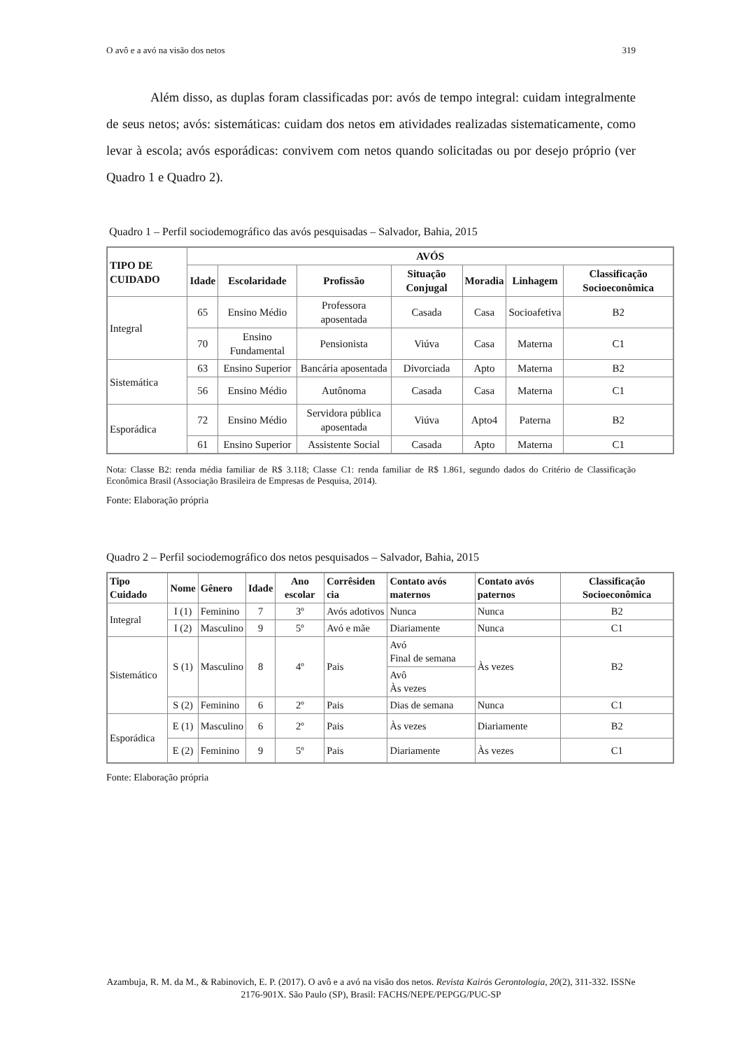O avô e a avó na visão dos netos 319
Além disso, as duplas foram classificadas por: avós de tempo integral: cuidam integralmente de seus netos; avós: sistemáticas: cuidam dos netos em atividades realizadas sistematicamente, como levar à escola; avós esporádicas: convivem com netos quando solicitadas ou por desejo próprio (ver Quadro 1 e Quadro 2).
Quadro 1 – Perfil sociodemográfico das avós pesquisadas – Salvador, Bahia, 2015
| TIPO DE CUIDADO | AVÓS | | | | | | |
| --- | --- | --- | --- | --- | --- | --- | --- |
| | Idade | Escolaridade | Profissão | Situação Conjugal | Moradia | Linhagem | Classificação Socioeconômica |
| Integral | 65 | Ensino Médio | Professora aposentada | Casada | Casa | Socioafetiva | B2 |
| | 70 | Ensino Fundamental | Pensionista | Viúva | Casa | Materna | C1 |
| Sistemática | 63 | Ensino Superior | Bancária aposentada | Divorciada | Apto | Materna | B2 |
| | 56 | Ensino Médio | Autônoma | Casada | Casa | Materna | C1 |
| Esporádica | 72 | Ensino Médio | Servidora pública aposentada | Viúva | Apto4 | Paterna | B2 |
| | 61 | Ensino Superior | Assistente Social | Casada | Apto | Materna | C1 |
Nota: Classe B2: renda média familiar de R$ 3.118; Classe C1: renda familiar de R$ 1.861, segundo dados do Critério de Classificação Econômica Brasil (Associação Brasileira de Empresas de Pesquisa, 2014).
Fonte: Elaboração própria
Quadro 2 – Perfil sociodemográfico dos netos pesquisados – Salvador, Bahia, 2015
| Tipo Cuidado | Nome | Gênero | Idade | Ano escolar | Corrêsiden cia | Contato avós maternos | Contato avós paternos | Classificação Socioeconômica |
| --- | --- | --- | --- | --- | --- | --- | --- | --- |
| Integral | I (1) | Feminino | 7 | 3º | Avós adotivos | Nunca | Nunca | B2 |
| | I (2) | Masculino | 9 | 5º | Avó e mãe | Diariamente | Nunca | C1 |
| Sistemático | S (1) | Masculino | 8 | 4º | Pais | Avó Final de semana | Às vezes | B2 |
| | | | | | | Avô Às vezes | | |
| | S (2) | Feminino | 6 | 2º | Pais | Dias de semana | Nunca | C1 |
| Esporádica | E (1) | Masculino | 6 | 2º | Pais | Às vezes | Diariamente | B2 |
| | E (2) | Feminino | 9 | 5º | Pais | Diariamente | Às vezes | C1 |
Fonte: Elaboração própria
Azambuja, R. M. da M., & Rabinovich, E. P. (2017). O avô e a avó na visão dos netos. Revista Kairós Gerontologia, 20(2), 311-332. ISSNe 2176-901X. São Paulo (SP), Brasil: FACHS/NEPE/PEPGG/PUC-SP